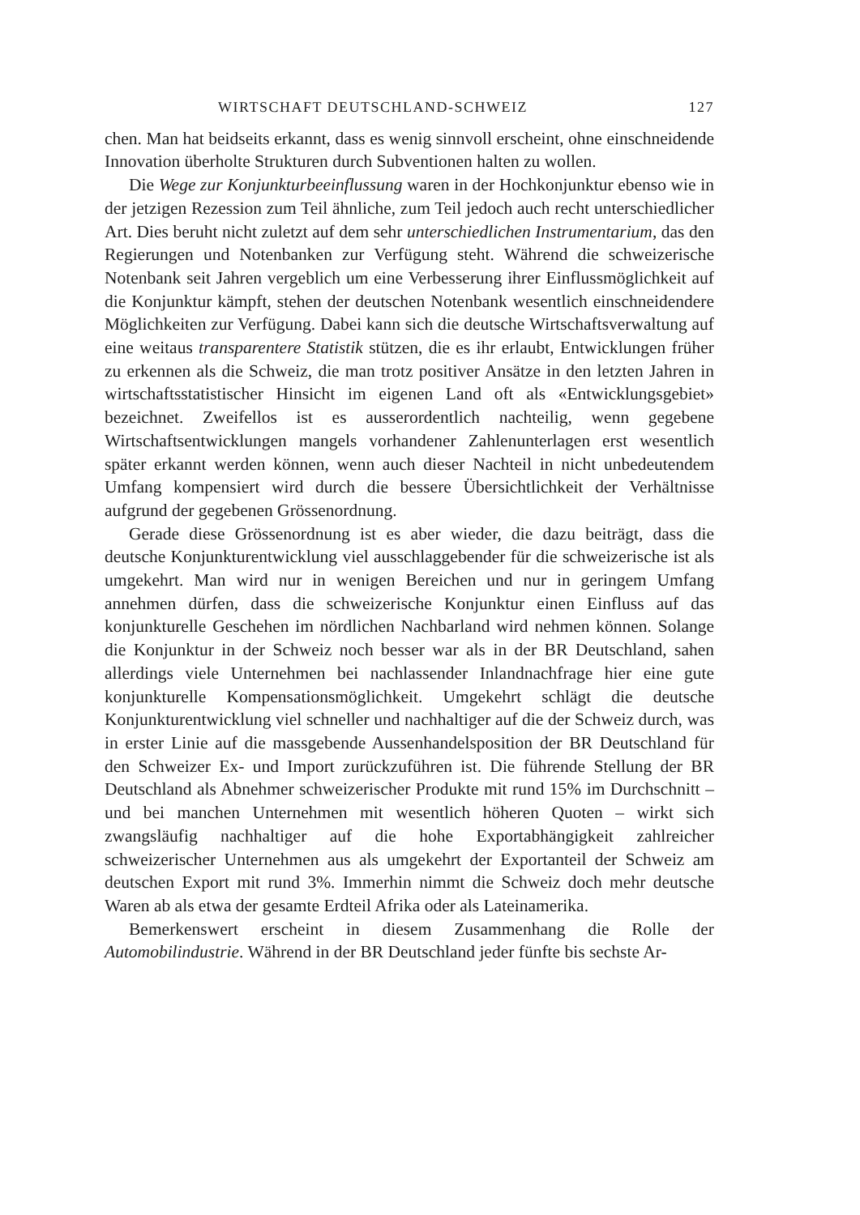WIRTSCHAFT DEUTSCHLAND-SCHWEIZ 127
chen. Man hat beidseits erkannt, dass es wenig sinnvoll erscheint, ohne einschneidende Innovation überholte Strukturen durch Subventionen halten zu wollen.
Die Wege zur Konjunkturbeeinflussung waren in der Hochkonjunktur ebenso wie in der jetzigen Rezession zum Teil ähnliche, zum Teil jedoch auch recht unterschiedlicher Art. Dies beruht nicht zuletzt auf dem sehr unterschiedlichen Instrumentarium, das den Regierungen und Notenbanken zur Verfügung steht. Während die schweizerische Notenbank seit Jahren vergeblich um eine Verbesserung ihrer Einflussmöglichkeit auf die Konjunktur kämpft, stehen der deutschen Notenbank wesentlich einschneidendere Möglichkeiten zur Verfügung. Dabei kann sich die deutsche Wirtschaftsverwaltung auf eine weitaus transparentere Statistik stützen, die es ihr erlaubt, Entwicklungen früher zu erkennen als die Schweiz, die man trotz positiver Ansätze in den letzten Jahren in wirtschaftsstatistischer Hinsicht im eigenen Land oft als «Entwicklungsgebiet» bezeichnet. Zweifellos ist es ausserordentlich nachteilig, wenn gegebene Wirtschaftsentwicklungen mangels vorhandener Zahlenunterlagen erst wesentlich später erkannt werden können, wenn auch dieser Nachteil in nicht unbedeutendem Umfang kompensiert wird durch die bessere Übersichtlichkeit der Verhältnisse aufgrund der gegebenen Grössenordnung.
Gerade diese Grössenordnung ist es aber wieder, die dazu beiträgt, dass die deutsche Konjunkturentwicklung viel ausschlaggebender für die schweizerische ist als umgekehrt. Man wird nur in wenigen Bereichen und nur in geringem Umfang annehmen dürfen, dass die schweizerische Konjunktur einen Einfluss auf das konjunkturelle Geschehen im nördlichen Nachbarland wird nehmen können. Solange die Konjunktur in der Schweiz noch besser war als in der BR Deutschland, sahen allerdings viele Unternehmen bei nachlassender Inlandnachfrage hier eine gute konjunkturelle Kompensationsmöglichkeit. Umgekehrt schlägt die deutsche Konjunkturentwicklung viel schneller und nachhaltiger auf die der Schweiz durch, was in erster Linie auf die massgebende Aussenhandelsposition der BR Deutschland für den Schweizer Ex- und Import zurückzuführen ist. Die führende Stellung der BR Deutschland als Abnehmer schweizerischer Produkte mit rund 15% im Durchschnitt – und bei manchen Unternehmen mit wesentlich höheren Quoten – wirkt sich zwangsläufig nachhaltiger auf die hohe Exportabhängigkeit zahlreicher schweizerischer Unternehmen aus als umgekehrt der Exportanteil der Schweiz am deutschen Export mit rund 3%. Immerhin nimmt die Schweiz doch mehr deutsche Waren ab als etwa der gesamte Erdteil Afrika oder als Lateinamerika.
Bemerkenswert erscheint in diesem Zusammenhang die Rolle der Automobilindustrie. Während in der BR Deutschland jeder fünfte bis sechste Ar-